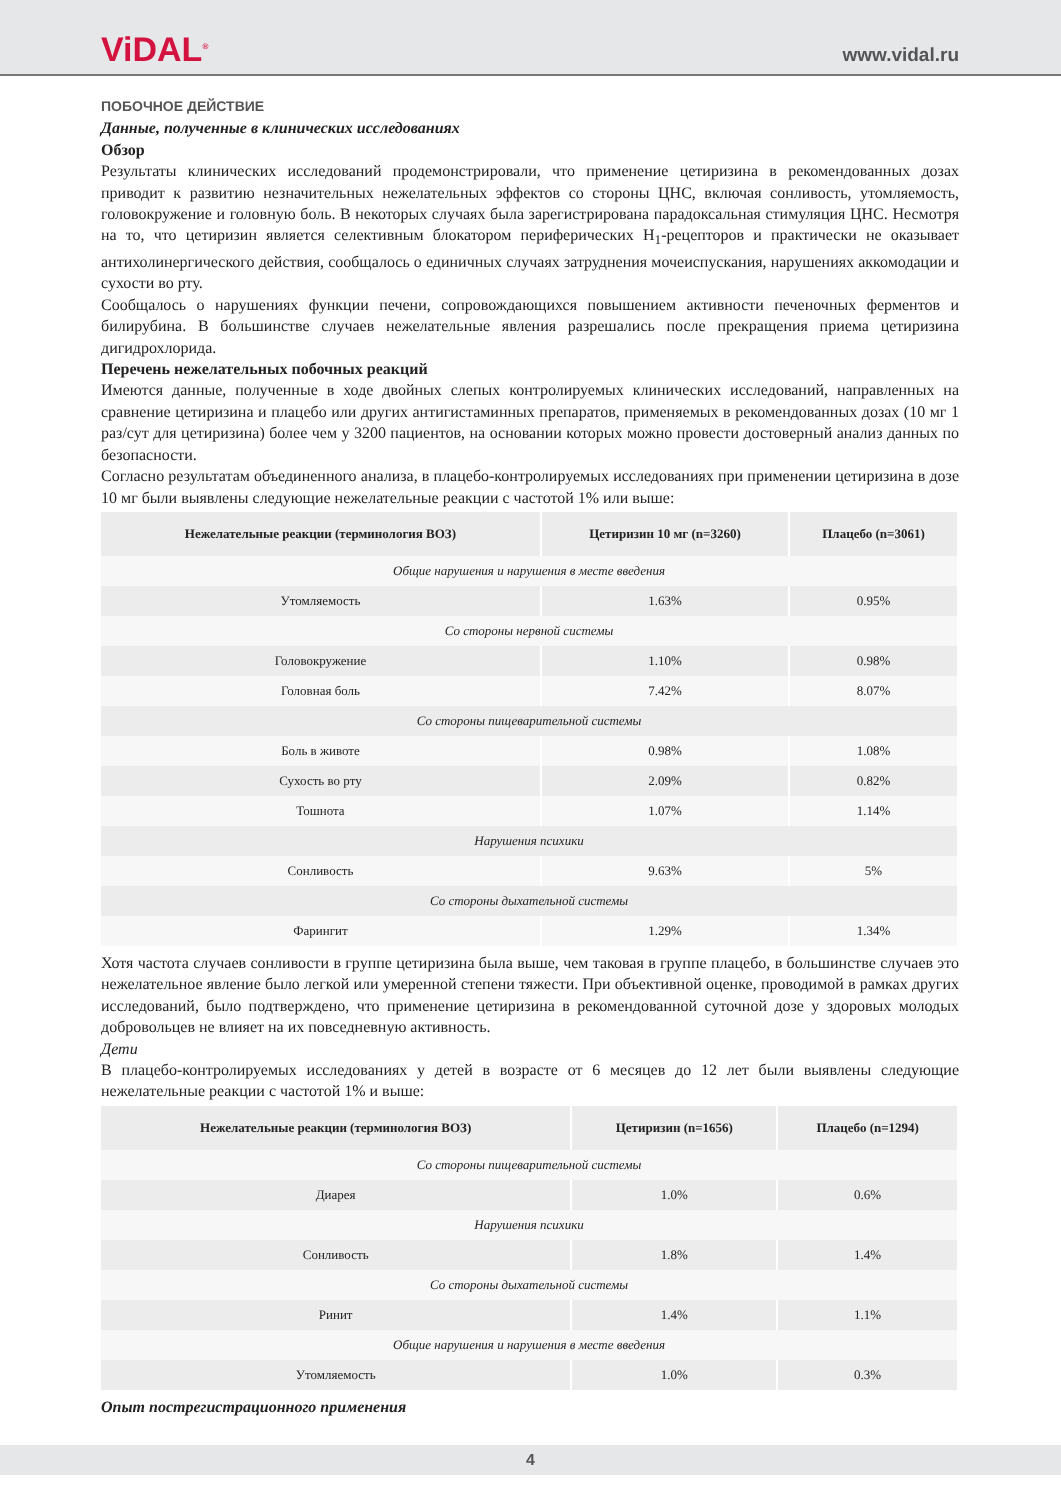ViDAL<sup>®</sup>
www.vidal.ru
ПОБОЧНОЕ ДЕЙСТВИЕ
Данные, полученные в клинических исследованиях
Обзор
Результаты клинических исследований продемонстрировали, что применение цетиризина в рекомендованных дозах приводит к развитию незначительных нежелательных эффектов со стороны ЦНС, включая сонливость, утомляемость, головокружение и головную боль. В некоторых случаях была зарегистрирована парадоксальная стимуляция ЦНС. Несмотря на то, что цетиризин является селективным блокатором периферических H<sub>1</sub>-рецепторов и практически не оказывает антихолинергического действия, сообщалось о единичных случаях затруднения мочеиспускания, нарушениях аккомодации и сухости во рту.
Сообщалось о нарушениях функции печени, сопровождающихся повышением активности печеночных ферментов и билирубина. В большинстве случаев нежелательные явления разрешались после прекращения приема цетиризина дигидрохлорида.
Перечень нежелательных побочных реакций
Имеются данные, полученные в ходе двойных слепых контролируемых клинических исследований, направленных на сравнение цетиризина и плацебо или других антигистаминных препаратов, применяемых в рекомендованных дозах (10 мг 1 раз/сут для цетиризина) более чем у 3200 пациентов, на основании которых можно провести достоверный анализ данных по безопасности.
Согласно результатам объединенного анализа, в плацебо-контролируемых исследованиях при применении цетиризина в дозе 10 мг были выявлены следующие нежелательные реакции с частотой 1% или выше:
| Нежелательные реакции (терминология ВОЗ) | Цетиризин 10 мг (n=3260) | Плацебо (n=3061) |
| --- | --- | --- |
| Общие нарушения и нарушения в месте введения | | |
| Утомляемость | 1.63% | 0.95% |
| Со стороны нервной системы | | |
| Головокружение | 1.10% | 0.98% |
| Головная боль | 7.42% | 8.07% |
| Со стороны пищеварительной системы | | |
| Боль в животе | 0.98% | 1.08% |
| Сухость во рту | 2.09% | 0.82% |
| Тошнота | 1.07% | 1.14% |
| Нарушения психики | | |
| Сонливость | 9.63% | 5% |
| Со стороны дыхательной системы | | |
| Фарингит | 1.29% | 1.34% |
Хотя частота случаев сонливости в группе цетиризина была выше, чем таковая в группе плацебо, в большинстве случаев это нежелательное явление было легкой или умеренной степени тяжести. При объективной оценке, проводимой в рамках других исследований, было подтверждено, что применение цетиризина в рекомендованной суточной дозе у здоровых молодых добровольцев не влияет на их повседневную активность.
Дети
В плацебо-контролируемых исследованиях у детей в возрасте от 6 месяцев до 12 лет были выявлены следующие нежелательные реакции с частотой 1% и выше:
| Нежелательные реакции (терминология ВОЗ) | Цетиризин (n=1656) | Плацебо (n=1294) |
| --- | --- | --- |
| Со стороны пищеварительной системы | | |
| Диарея | 1.0% | 0.6% |
| Нарушения психики | | |
| Сонливость | 1.8% | 1.4% |
| Со стороны дыхательной системы | | |
| Ринит | 1.4% | 1.1% |
| Общие нарушения и нарушения в месте введения | | |
| Утомляемость | 1.0% | 0.3% |
Опыт пострегистрационного применения
4